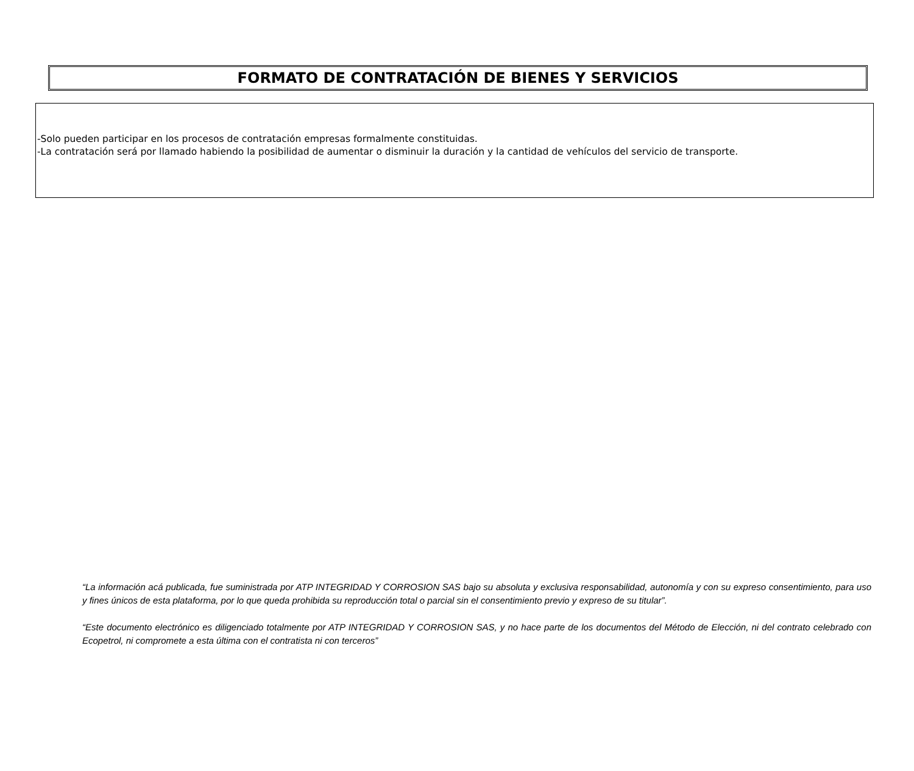FORMATO DE CONTRATACIÓN DE BIENES Y SERVICIOS
-Solo pueden participar en los procesos de contratación empresas formalmente constituidas.
-La contratación será por llamado habiendo la posibilidad de aumentar o disminuir la duración y la cantidad de vehículos del servicio de transporte.
“La información acá publicada, fue suministrada por ATP INTEGRIDAD Y CORROSION SAS bajo su absoluta y exclusiva responsabilidad, autonomía y con su expreso consentimiento, para uso y fines únicos de esta plataforma, por lo que queda prohibida su reproducción total o parcial sin el consentimiento previo y expreso de su titular”.
“Este documento electrónico es diligenciado totalmente por ATP INTEGRIDAD Y CORROSION SAS, y no hace parte de los documentos del Método de Elección, ni del contrato celebrado con Ecopetrol, ni compromete a esta última con el contratista ni con terceros”